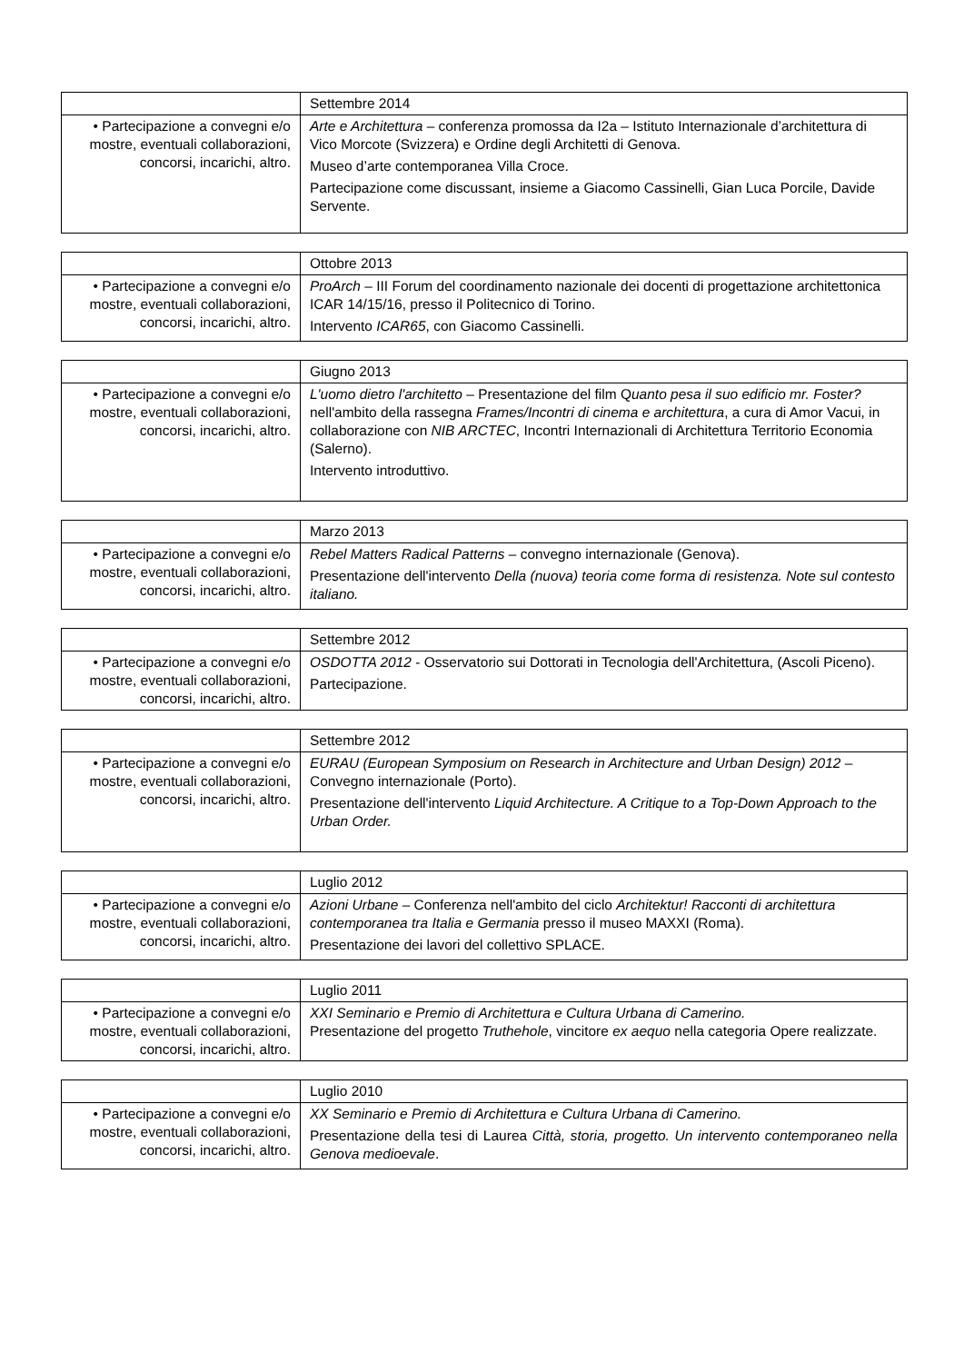| | Settembre 2014 |
| • Partecipazione a convegni e/o mostre, eventuali collaborazioni, concorsi, incarichi, altro. | Arte e Architettura – conferenza promossa da I2a – Istituto Internazionale d’architettura di Vico Morcote (Svizzera) e Ordine degli Architetti di Genova. Museo d’arte contemporanea Villa Croce. Partecipazione come discussant, insieme a Giacomo Cassinelli, Gian Luca Porcile, Davide Servente. |
| | Ottobre 2013 |
| • Partecipazione a convegni e/o mostre, eventuali collaborazioni, concorsi, incarichi, altro. | ProArch – III Forum del coordinamento nazionale dei docenti di progettazione architettonica ICAR 14/15/16, presso il Politecnico di Torino. Intervento ICAR65 , con Giacomo Cassinelli. |
| | Giugno 2013 |
| • Partecipazione a convegni e/o mostre, eventuali collaborazioni, concorsi, incarichi, altro. | L'uomo dietro l'architetto – Presentazione del film Q uanto pesa il suo edificio mr. Foster? nell'ambito della rassegna Frames/Incontri di cinema e architettura , a cura di Amor Vacui, in collaborazione con NIB ARCTEC , Incontri Internazionali di Architettura Territorio Economia (Salerno). Intervento introduttivo. |
| | Marzo 2013 |
| • Partecipazione a convegni e/o mostre, eventuali collaborazioni, concorsi, incarichi, altro. | Rebel Matters Radical Patterns – convegno internazionale (Genova). Presentazione dell'intervento Della (nuova) teoria come forma di resistenza. Note sul contesto italiano. |
| | Settembre 2012 |
| • Partecipazione a convegni e/o mostre, eventuali collaborazioni, concorsi, incarichi, altro. | OSDOTTA 2012 - Osservatorio sui Dottorati in Tecnologia dell'Architettura, (Ascoli Piceno). Partecipazione. |
| | Settembre 2012 |
| • Partecipazione a convegni e/o mostre, eventuali collaborazioni, concorsi, incarichi, altro. | EURAU (European Symposium on Research in Architecture and Urban Design) 2012 – Convegno internazionale (Porto). Presentazione dell'intervento Liquid Architecture. A Critique to a Top-Down Approach to the Urban Order. |
| | Luglio 2012 |
| • Partecipazione a convegni e/o mostre, eventuali collaborazioni, concorsi, incarichi, altro. | Azioni Urbane – Conferenza nell'ambito del ciclo Architektur! Racconti di architettura contemporanea tra Italia e Germania presso il museo MAXXI (Roma). Presentazione dei lavori del collettivo SPLACE. |
| | Luglio 2011 |
| • Partecipazione a convegni e/o mostre, eventuali collaborazioni, concorsi, incarichi, altro. | XXI Seminario e Premio di Architettura e Cultura Urbana di Camerino. Presentazione del progetto Truthehole , vincitore ex aequo nella categoria Opere realizzate. |
| | Luglio 2010 |
| • Partecipazione a convegni e/o mostre, eventuali collaborazioni, concorsi, incarichi, altro. | XX Seminario e Premio di Architettura e Cultura Urbana di Camerino. Presentazione della tesi di Laurea Città, storia, progetto. Un intervento contemporaneo nella Genova medioevale . |